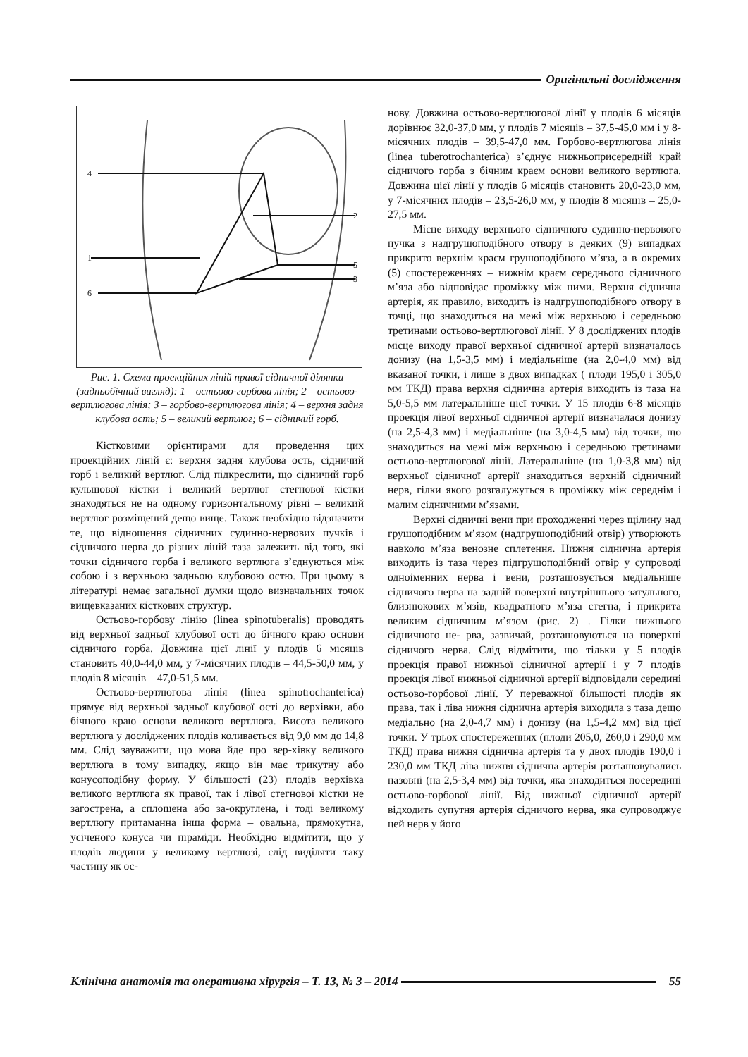Оригінальні дослідження
4
1
6
2
5
3
Рис. 1. Схема проекційних ліній правої сідничної ділянки (задньобічний вигляд): 1 – остьово-горбова лінія; 2 – остьово-вертлюгова лінія; 3 – горбово-вертлюгова лінія; 4 – верхня задня клубова ость; 5 – великий вертлюг; 6 – сідничий горб.
Кістковими орієнтирами для проведення цих проекційних ліній є: верхня задня клубова ость, сідничий горб і великий вертлюг. Слід підкреслити, що сідничий горб кульшової кістки і великий вертлюг стегнової кістки знаходяться не на одному горизонтальному рівні – великий вертлюг розміщений дещо вище. Також необхідно відзначити те, що відношення сідничних судинно-нервових пучків і сідничого нерва до різних ліній таза залежить від того, які точки сідничого горба і великого вертлюга з’єднуються між собою і з верхньою задньою клубовою остю. При цьому в літературі немає загальної думки щодо визначальних точок вищевказаних кісткових структур.
Остьово-горбову лінію (linea spinotuberalis) проводять від верхньої задньої клубової ості до бічного краю основи сідничого горба. Довжина цієї лінії у плодів 6 місяців становить 40,0-44,0 мм, у 7-місячних плодів – 44,5-50,0 мм, у плодів 8 місяців – 47,0-51,5 мм.
Остьово-вертлюгова лінія (linea spinotrochanterica) прямує від верхньої задньої клубової ості до верхівки, або бічного краю основи великого вертлюга. Висота великого вертлюга у досліджених плодів коливається від 9,0 мм до 14,8 мм. Слід зауважити, що мова йде про вер-хівку великого вертлюга в тому випадку, якщо він має трикутну або конусоподібну форму. У більшості (23) плодів верхівка великого вертлюга як правої, так і лівої стегнової кістки не загострена, а сплощена або за-округлена, і тоді великому вертлюгу притаманна інша форма – овальна, прямокутна, усіченого конуса чи піраміди. Необхідно відмітити, що у плодів людини у великому вертлюзі, слід виділяти таку частину як ос-
нову. Довжина остьово-вертлюгової лінії у плодів 6 місяців дорівнює 32,0-37,0 мм, у плодів 7 місяців – 37,5-45,0 мм і у 8-місячних плодів – 39,5-47,0 мм. Горбово-вертлюгова лінія (linea tuberotrochanterica) з’єднує нижньоприсередній край сідничого горба з бічним краєм основи великого вертлюга. Довжина цієї лінії у плодів 6 місяців становить 20,0-23,0 мм, у 7-місячних плодів – 23,5-26,0 мм, у плодів 8 місяців – 25,0-27,5 мм.
Місце виходу верхнього сідничного судинно-нервового пучка з надгрушоподібного отвору в деяких (9) випадках прикрито верхнім краєм грушоподібного м’яза, а в окремих (5) спостереженнях – нижнім краєм середнього сідничного м’яза або відповідає проміжку між ними. Верхня сіднична артерія, як правило, виходить із надгрушоподібного отвору в точці, що знаходиться на межі між верхньою і середньою третинами остьово-вертлюгової лінії. У 8 досліджених плодів місце виходу правої верхньої сідничної артерії визначалось донизу (на 1,5-3,5 мм) і медіальніше (на 2,0-4,0 мм) від вказаної точки, і лише в двох випадках ( плоди 195,0 і 305,0 мм ТКД) права верхня сіднична артерія виходить із таза на 5,0-5,5 мм латеральніше цієї точки. У 15 плодів 6-8 місяців проекція лівої верхньої сідничної артерії визначалася донизу (на 2,5-4,3 мм) і медіальніше (на 3,0-4,5 мм) від точки, що знаходиться на межі між верхньою і середньою третинами остьово-вертлюгової лінії. Латеральніше (на 1,0-3,8 мм) від верхньої сідничної артерії знаходиться верхній сідничний нерв, гілки якого розгалужуться в проміжку між середнім і малим сідничними м’язами.
Верхні сідничні вени при проходженні через щілину над грушоподібним м’язом (надгрушоподібний отвір) утворюють навколо м’яза венозне сплетення. Нижня сіднична артерія виходить із таза через підгрушоподібний отвір у супроводі одноіменних нерва і вени, розташовується медіальніше сідничого нерва на задній поверхні внутрішнього затульного, близнюкових м’язів, квадратного м’яза стегна, і прикрита великим сідничним м’язом (рис. 2) . Гілки нижнього сідничного не- рва, зазвичай, розташовуються на поверхні сідничого нерва. Слід відмітити, що тільки у 5 плодів проекція правої нижньої сідничної артерії і у 7 плодів проекція лівої нижньої сідничної артерії відповідали середині остьово-горбової лінії. У переважної більшості плодів як права, так і ліва нижня сіднична артерія виходила з таза дещо медіально (на 2,0-4,7 мм) і донизу (на 1,5-4,2 мм) від цієї точки. У трьох спостереженнях (плоди 205,0, 260,0 і 290,0 мм ТКД) права нижня сіднична артерія та у двох плодів 190,0 і 230,0 мм ТКД ліва нижня сіднична артерія розташовувались назовні (на 2,5-3,4 мм) від точки, яка знаходиться посередині остьово-горбової лінії. Від нижньої сідничної артерії відходить супутня артерія сідничого нерва, яка супроводжує цей нерв у його
Клінічна анатомія та оперативна хірургія – Т. 13, № 3 – 2014
55